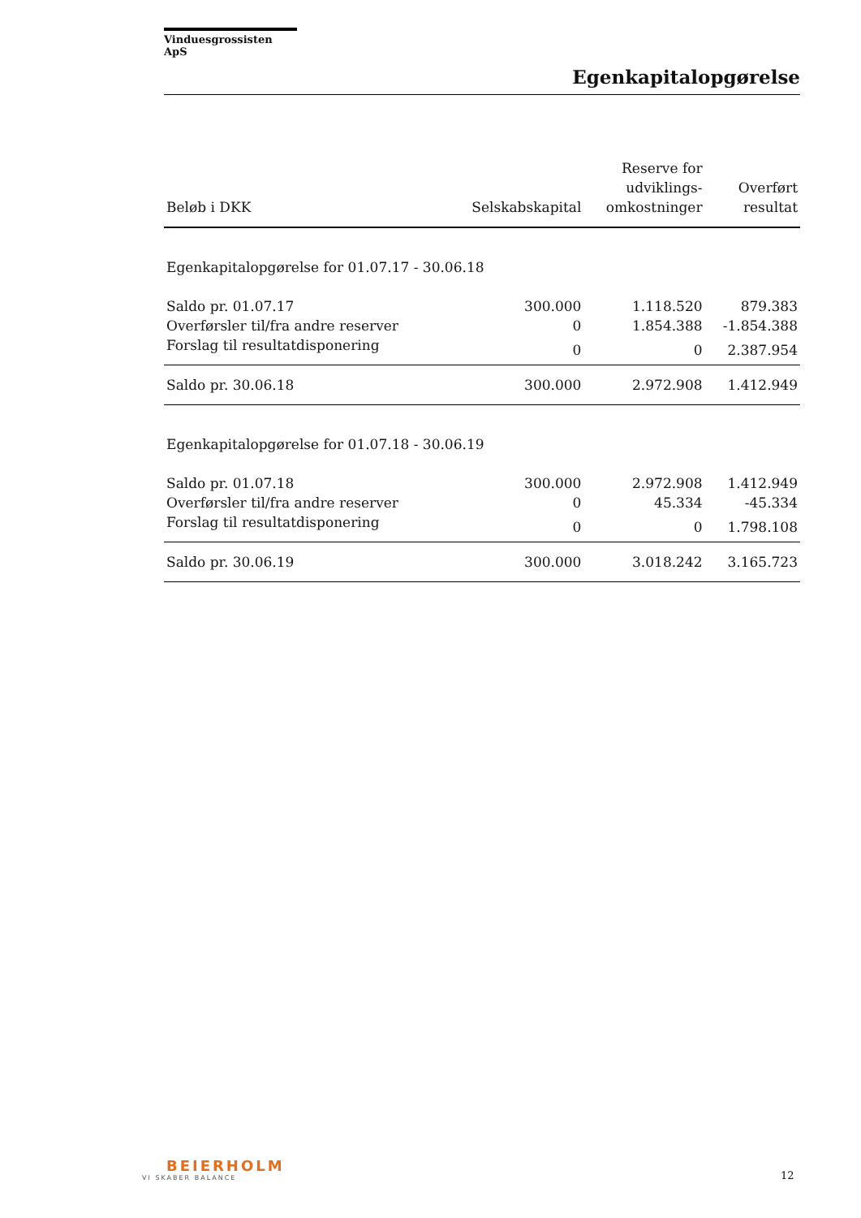Vinduesgrossisten ApS
Egenkapitalopgørelse
| Beløb i DKK | Selskabskapital | Reserve for udviklings- omkostninger | Overført resultat |
| --- | --- | --- | --- |
| Egenkapitalopgørelse for 01.07.17 - 30.06.18 | | | |
| Saldo pr. 01.07.17 | 300.000 | 1.118.520 | 879.383 |
| Overførsler til/fra andre reserver | 0 | 1.854.388 | -1.854.388 |
| Forslag til resultatdisponering | 0 | 0 | 2.387.954 |
| Saldo pr. 30.06.18 | 300.000 | 2.972.908 | 1.412.949 |
| Egenkapitalopgørelse for 01.07.18 - 30.06.19 | | | |
| Saldo pr. 01.07.18 | 300.000 | 2.972.908 | 1.412.949 |
| Overførsler til/fra andre reserver | 0 | 45.334 | -45.334 |
| Forslag til resultatdisponering | 0 | 0 | 1.798.108 |
| Saldo pr. 30.06.19 | 300.000 | 3.018.242 | 3.165.723 |
BEIERHOLM
VI SKABER BALANCE
12